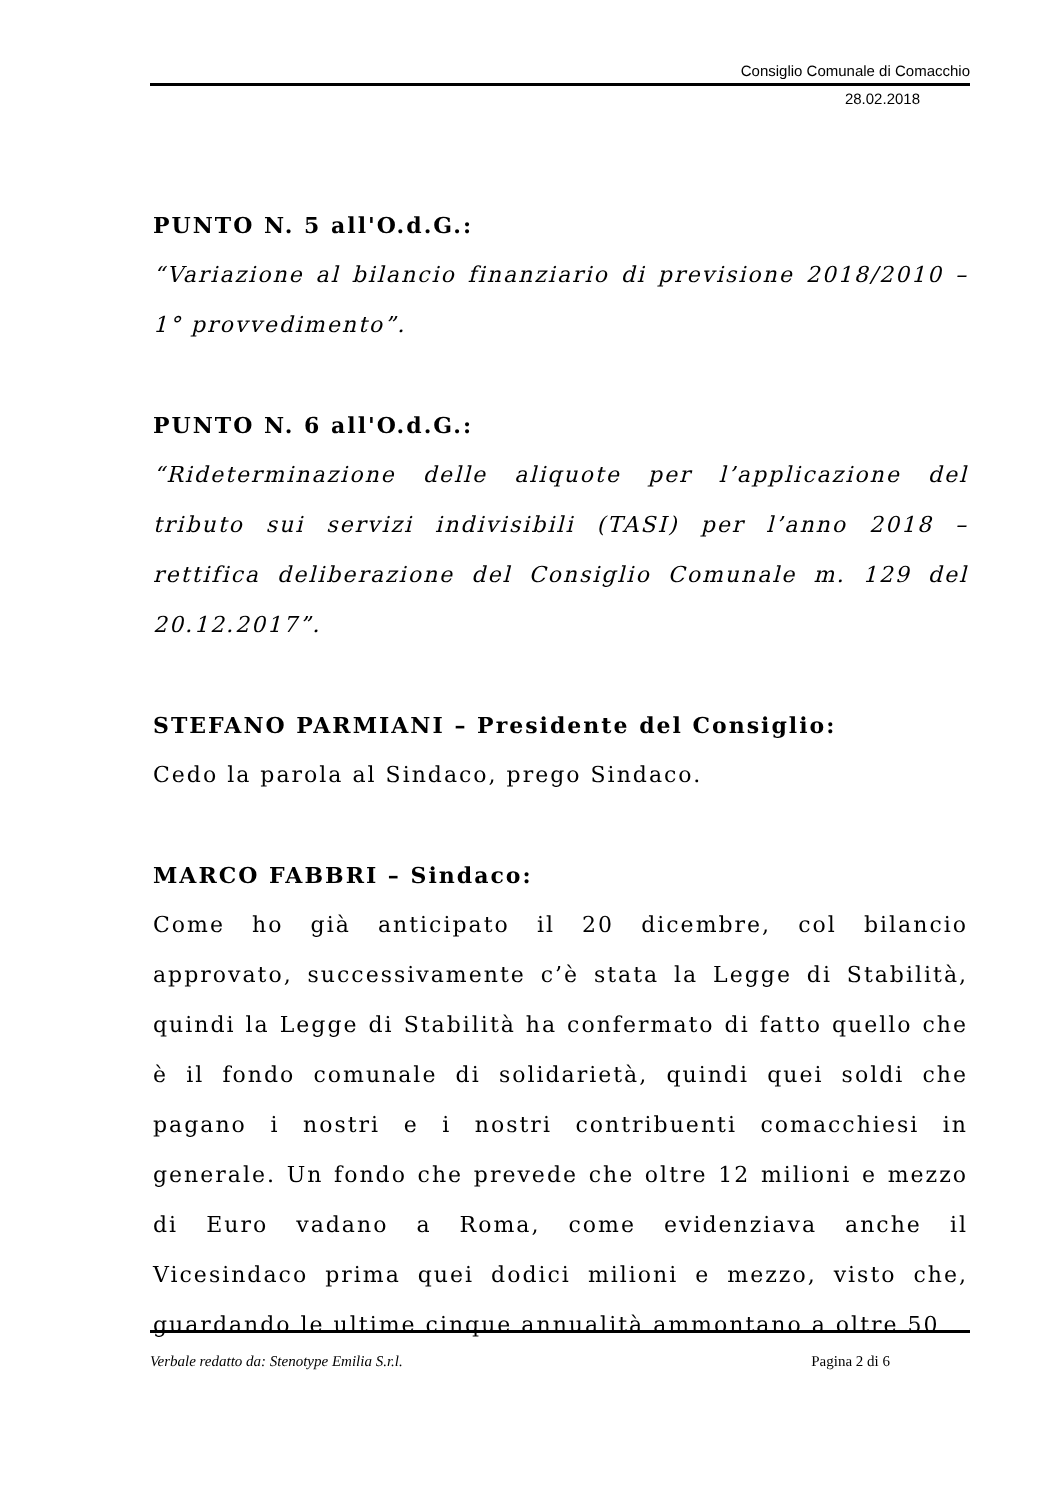Consiglio Comunale di Comacchio
28.02.2018
PUNTO N. 5 all'O.d.G.:
“Variazione al bilancio finanziario di previsione 2018/2010 – 1° provvedimento”.
PUNTO N. 6 all'O.d.G.:
“Rideterminazione delle aliquote per l’applicazione del tributo sui servizi indivisibili (TASI) per l’anno 2018 – rettifica deliberazione del Consiglio Comunale m. 129 del 20.12.2017”.
STEFANO PARMIANI – Presidente del Consiglio:
Cedo la parola al Sindaco, prego Sindaco.
MARCO FABBRI – Sindaco:
Come ho già anticipato il 20 dicembre, col bilancio approvato, successivamente c’è stata la Legge di Stabilità, quindi la Legge di Stabilità ha confermato di fatto quello che è il fondo comunale di solidarietà, quindi quei soldi che pagano i nostri e i nostri contribuenti comacchiesi in generale. Un fondo che prevede che oltre 12 milioni e mezzo di Euro vadano a Roma, come evidenziava anche il Vicesindaco prima quei dodici milioni e mezzo, visto che, guardando le ultime cinque annualità ammontano a oltre 50
Verbale redatto da: Stenotype Emilia S.r.l. Pagina 2 di 6